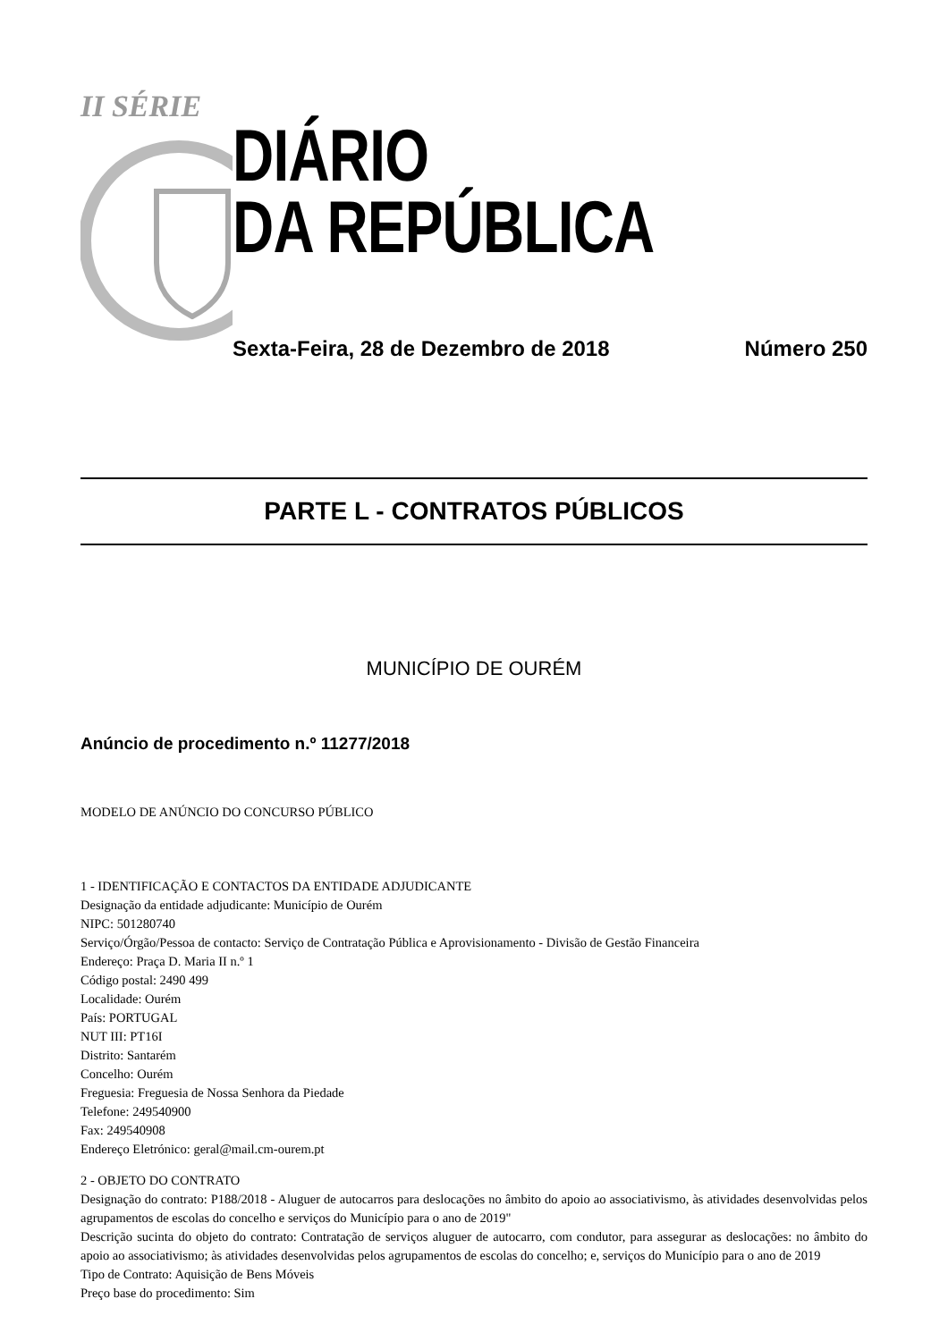II SÉRIE
DIÁRIO
DA REPÚBLICA
Sexta-Feira, 28 de Dezembro de 2018 Número 250
PARTE L - CONTRATOS PÚBLICOS
MUNICÍPIO DE OURÉM
Anúncio de procedimento n.º 11277/2018
MODELO DE ANÚNCIO DO CONCURSO PÚBLICO
1 - IDENTIFICAÇÃO E CONTACTOS DA ENTIDADE ADJUDICANTE
Designação da entidade adjudicante: Município de Ourém
NIPC: 501280740
Serviço/Órgão/Pessoa de contacto: Serviço de Contratação Pública e Aprovisionamento - Divisão de Gestão Financeira
Endereço: Praça D. Maria II n.º 1
Código postal: 2490 499
Localidade: Ourém
País: PORTUGAL
NUT III: PT16I
Distrito: Santarém
Concelho: Ourém
Freguesia: Freguesia de Nossa Senhora da Piedade
Telefone: 249540900
Fax: 249540908
Endereço Eletrónico: geral@mail.cm-ourem.pt
2 - OBJETO DO CONTRATO
Designação do contrato: P188/2018 - Aluguer de autocarros para deslocações no âmbito do apoio ao associativismo, às atividades desenvolvidas pelos agrupamentos de escolas do concelho e serviços do Município para o ano de 2019"
Descrição sucinta do objeto do contrato: Contratação de serviços aluguer de autocarro, com condutor, para assegurar as deslocações: no âmbito do apoio ao associativismo; às atividades desenvolvidas pelos agrupamentos de escolas do concelho; e, serviços do Município para o ano de 2019
Tipo de Contrato: Aquisição de Bens Móveis
Preço base do procedimento: Sim